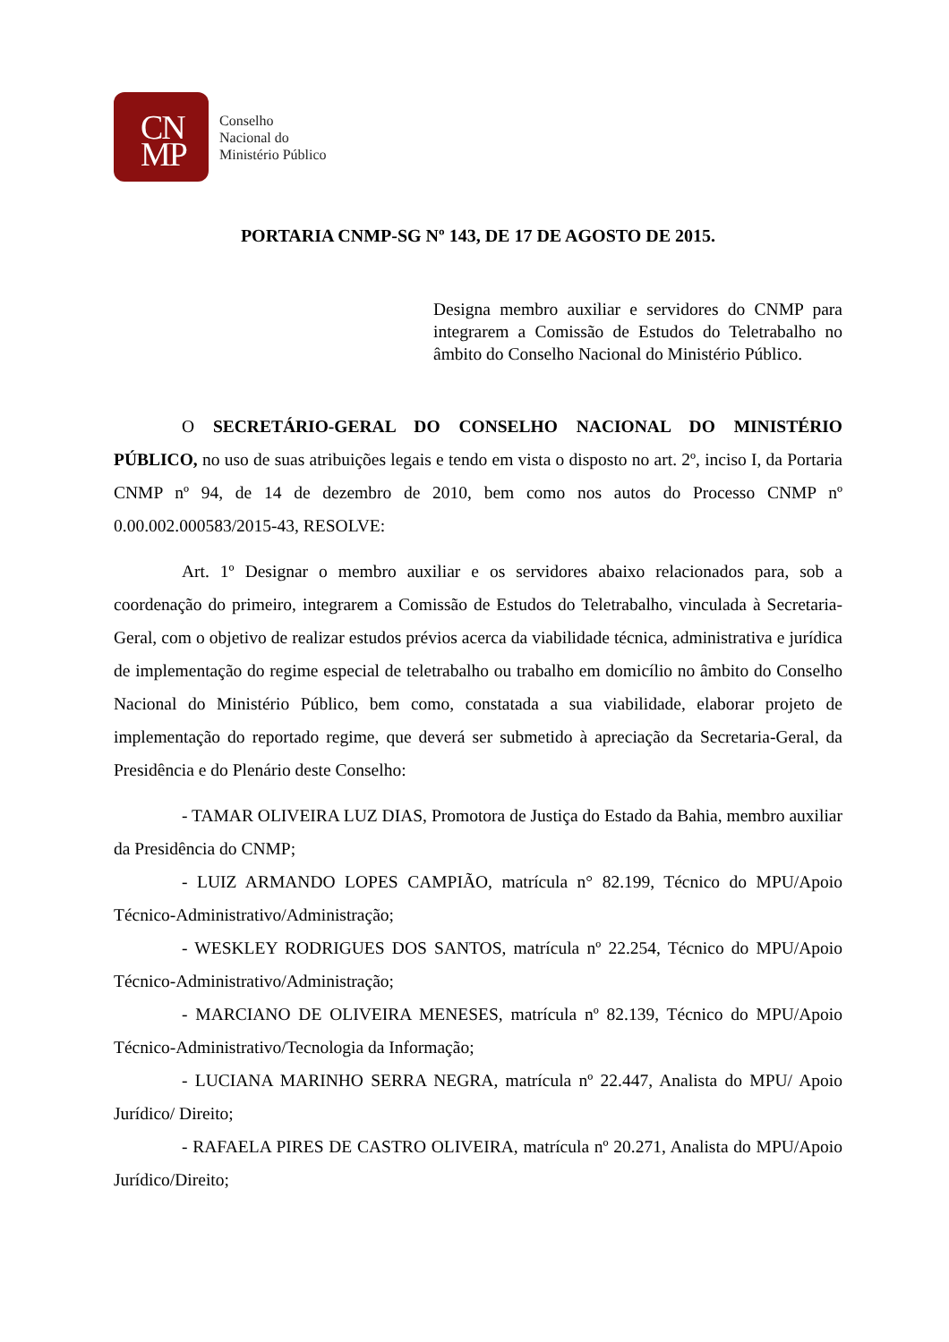CN
MP
Conselho
Nacional do
Ministério Público
PORTARIA CNMP-SG Nº 143, DE 17 DE AGOSTO DE 2015.
Designa membro auxiliar e servidores do CNMP para integrarem a Comissão de Estudos do Teletrabalho no âmbito do Conselho Nacional do Ministério Público.
O SECRETÁRIO-GERAL DO CONSELHO NACIONAL DO MINISTÉRIO PÚBLICO, no uso de suas atribuições legais e tendo em vista o disposto no art. 2º, inciso I, da Portaria CNMP nº 94, de 14 de dezembro de 2010, bem como nos autos do Processo CNMP nº 0.00.002.000583/2015-43, RESOLVE:
Art. 1º Designar o membro auxiliar e os servidores abaixo relacionados para, sob a coordenação do primeiro, integrarem a Comissão de Estudos do Teletrabalho, vinculada à Secretaria-Geral, com o objetivo de realizar estudos prévios acerca da viabilidade técnica, administrativa e jurídica de implementação do regime especial de teletrabalho ou trabalho em domicílio no âmbito do Conselho Nacional do Ministério Público, bem como, constatada a sua viabilidade, elaborar projeto de implementação do reportado regime, que deverá ser submetido à apreciação da Secretaria-Geral, da Presidência e do Plenário deste Conselho:
- TAMAR OLIVEIRA LUZ DIAS, Promotora de Justiça do Estado da Bahia, membro auxiliar da Presidência do CNMP;
- LUIZ ARMANDO LOPES CAMPIÃO, matrícula n° 82.199, Técnico do MPU/Apoio Técnico-Administrativo/Administração;
- WESKLEY RODRIGUES DOS SANTOS, matrícula nº 22.254, Técnico do MPU/Apoio Técnico-Administrativo/Administração;
- MARCIANO DE OLIVEIRA MENESES, matrícula nº 82.139, Técnico do MPU/Apoio Técnico-Administrativo/Tecnologia da Informação;
- LUCIANA MARINHO SERRA NEGRA, matrícula nº 22.447, Analista do MPU/ Apoio Jurídico/ Direito;
- RAFAELA PIRES DE CASTRO OLIVEIRA, matrícula nº 20.271, Analista do MPU/Apoio Jurídico/Direito;